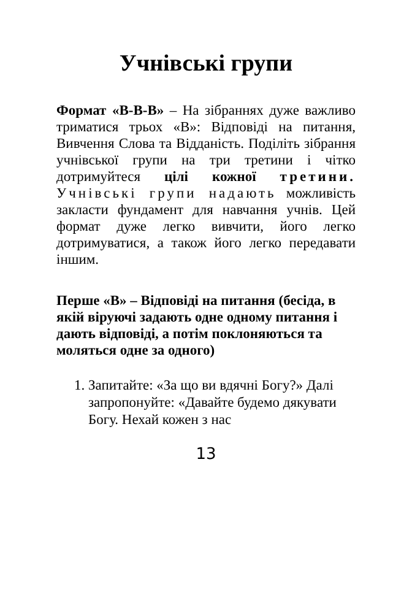Учнівські групи
Формат «В-В-В» – На зібраннях дуже важливо триматися трьох «В»: Відповіді на питання, Вивчення Слова та Відданість. Поділіть зібрання учнівської групи на три третини і чітко дотримуйтеся цілі кожної третини. Учнівські групи надають можливість закласти фундамент для навчання учнів. Цей формат дуже легко вивчити, його легко дотримуватися, а також його легко передавати іншим.
Перше «В» – Відповіді на питання (бесіда, в якій віруючі задають одне одному питання і дають відповіді, а потім поклоняються та моляться одне за одного)
1. Запитайте: «За що ви вдячні Богу?» Далі запропонуйте: «Давайте будемо дякувати Богу. Нехай кожен з нас
13